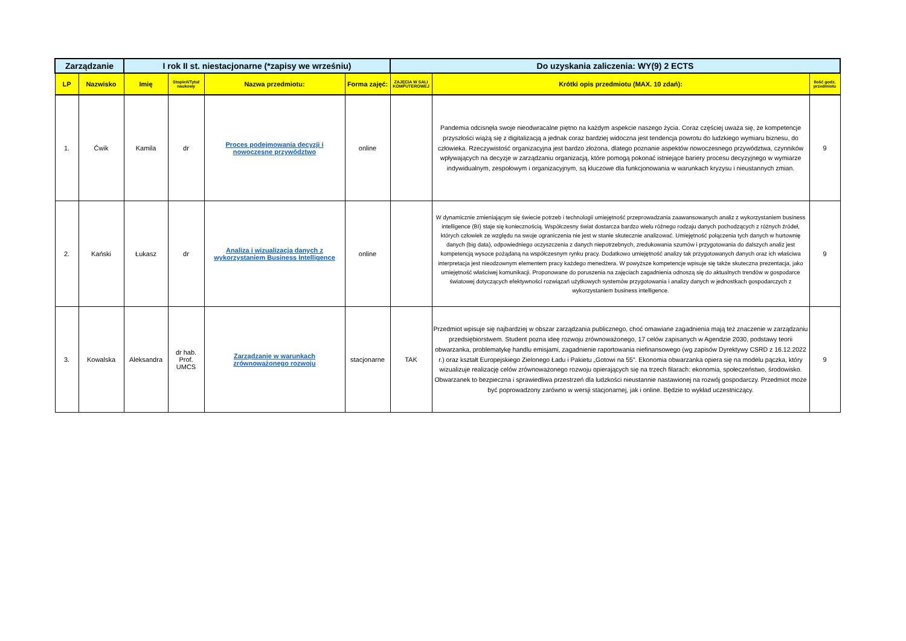| Zarządzanie | | I rok II st. niestacjonarne (*zapisy we wrześniu) | | | | Do uzyskania zaliczenia: WY(9) 2 ECTS | | |
| --- | --- | --- | --- | --- | --- | --- | --- | --- |
| LP | Nazwisko | Imię | Stopień/Tytuł naukowy | Nazwa przedmiotu: | Forma zajęć: | ZAJĘCIA W SALI KOMPUTEROWEJ | Krótki opis przedmiotu (MAX. 10 zdań): | Ilość godz. przedmiotu |
| 1. | Ćwik | Kamila | dr | Proces podejmowania decyzji i nowoczesne przywództwo | online | | Pandemia odcisnęła swoje nieodwracalne piętno na każdym aspekcie naszego życia. Coraz częściej uważa się, że kompetencje przyszłości wiążą się z digitalizacją a jednak coraz bardziej widoczna jest tendencja powrotu do ludzkiego wymiaru biznesu, do człowieka. Rzeczywistość organizacyjna jest bardzo złożona, dlatego poznanie aspektów nowoczesnego przywództwa, czynników wpływających na decyzje w zarządzaniu organizacją, które pomogą pokonać istniejące bariery procesu decyzyjnego w wymiarze indywidualnym, zespołowym i organizacyjnym, są kluczowe dla funkcjonowania w warunkach kryzysu i nieustannych zmian. | 9 |
| 2. | Kański | Łukasz | dr | Analiza i wizualizacja danych z wykorzystaniem Business Intelligence | online | | W dynamicznie zmieniającym się świecie potrzeb i technologii umiejętność przeprowadzania zaawansowanych analiz z wykorzystaniem business intelligence (BI) staje się koniecznością. Współczesny świat dostarcza bardzo wielu różnego rodzaju danych pochodzących z różnych źródeł, których człowiek ze względu na swoje ograniczenia nie jest w stanie skutecznie analizować. Umiejętność połączenia tych danych w hurtownię danych (big data), odpowiedniego oczyszczenia z danych niepotrzebnych, zredukowania szumów i przygotowania do dalszych analiz jest kompetencją wysoce pożądaną na współczesnym rynku pracy. Dodatkowo umiejętność analizy tak przygotowanych danych oraz ich właściwa interpretacja jest nieodzownym elementem pracy każdego menedżera. W powyższe kompetencje wpisuje się także skuteczna prezentacja, jako umiejętność właściwej komunikacji. Proponowane do poruszenia na zajęciach zagadnienia odnoszą się do aktualnych trendów w gospodarce światowej dotyczących efektywności rozwiązań użytkowych systemów przygotowania i analizy danych w jednostkach gospodarczych z wykorzystaniem business intelligence. | 9 |
| 3. | Kowalska | Aleksandra | dr hab. Prof. UMCS | Zarządzanie w warunkach zrównoważonego rozwoju | stacjonarne | TAK | Przedmiot wpisuje się najbardziej w obszar zarządzania publicznego, choć omawiane zagadnienia mają też znaczenie w zarządzaniu przedsiębiorstwem. Student pozna ideę rozwoju zrównoważonego, 17 celów zapisanych w Agendzie 2030, podstawy teorii obwarzanka, problematykę handlu emisjami, zagadnienie raportowania niefinansowego (wg zapisów Dyrektywy CSRD z 16.12.2022 r.) oraz kształt Europejskiego Zielonego Ładu i Pakietu „Gotowi na 55”. Ekonomia obwarzanka opiera się na modelu pączka, który wizualizuje realizację celów zrównoważonego rozwoju opierających się na trzech filarach: ekonomia, społeczeństwo, środowisko. Obwarzanek to bezpieczna i sprawiedliwa przestrzeń dla ludzkości nieustannie nastawionej na rozwój gospodarczy. Przedmiot może być poprowadzony zarówno w wersji stacjonarnej, jak i online. Będzie to wykład uczestniczący. | 9 |